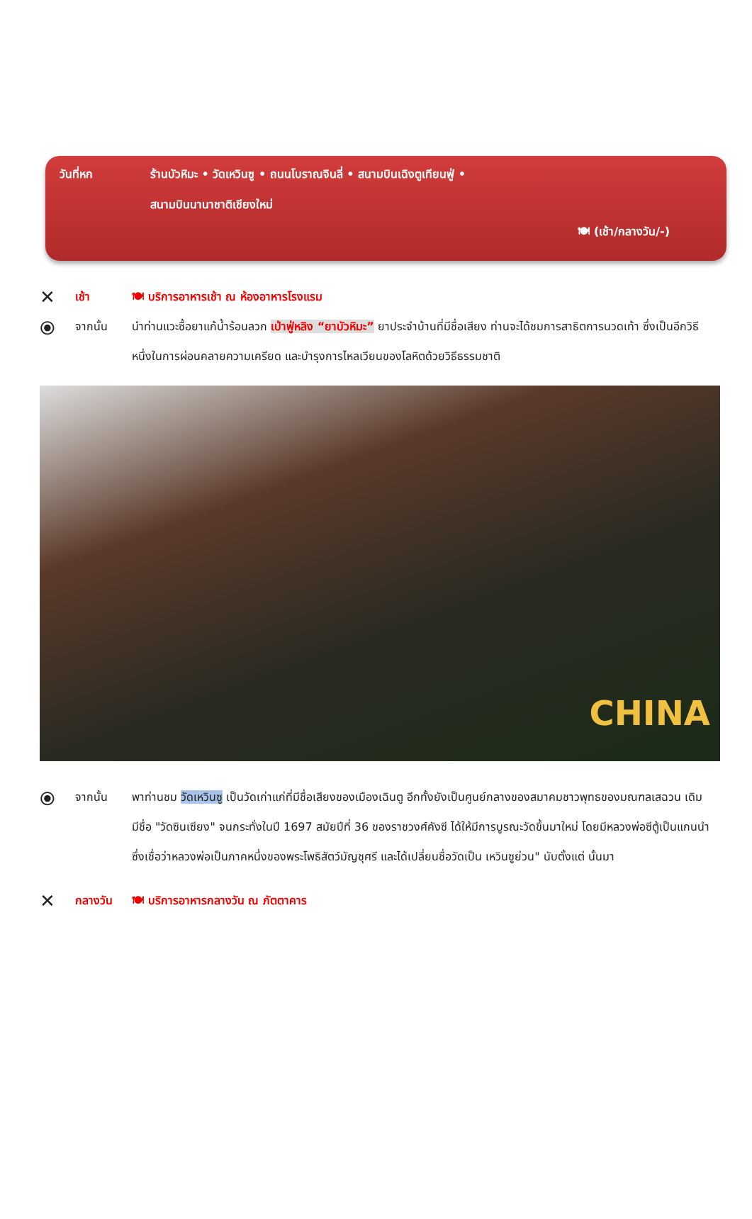วันที่หก ร้านบัวหิมะ • วัดเหวินซู • ถนนโบราณจินลี่ • สนามบินเฉิงตูเทียนฟู่ •
สนามบินนานาชาติเชียงใหม่
🍽 (เช้า/กลางวัน/-)
✕
เช้า 🍽 บริการอาหารเช้า ณ ห้องอาหารโรงแรม
⦿
จากนั้น นำท่านแวะซื้อยาแก้น้ำร้อนลวก เป่าฟู่หลิง “ยาบัวหิมะ” ยาประจำบ้านที่มีชื่อเสียง ท่านจะได้ชมการสาธิตการนวดเท้า ซึ่งเป็นอีกวิธีหนึ่งในการผ่อนคลายความเครียด และบำรุงการไหลเวียนของโลหิตด้วยวิธีธรรมชาติ
CHINA
⦿
จากนั้น พาท่านชม วัดเหวินซู เป็นวัดเก่าแก่ที่มีชื่อเสียงของเมืองเฉินตู อีกทั้งยังเป็นศูนย์กลางของสมาคมชาวพุทธของมณฑลเสฉวน เดิมมีชื่อ "วัดซินเซียง" จนกระทั่งในปี 1697 สมัยปีที่ 36 ของราชวงศ์คังซี ได้ให้มีการบูรณะวัดขึ้นมาใหม่ โดยมีหลวงพ่อซีตู้เป็นแกนนำ ซึ่งเชื่อว่าหลวงพ่อเป็นภาคหนึ่งของพระโพธิสัตว์มัญชุศรี และได้เปลี่ยนชื่อวัดเป็น เหวินซูย่วน" นับตั้งแต่ นั้นมา
✕
กลางวัน 🍽 บริการอาหารกลางวัน ณ ภัตตาคาร